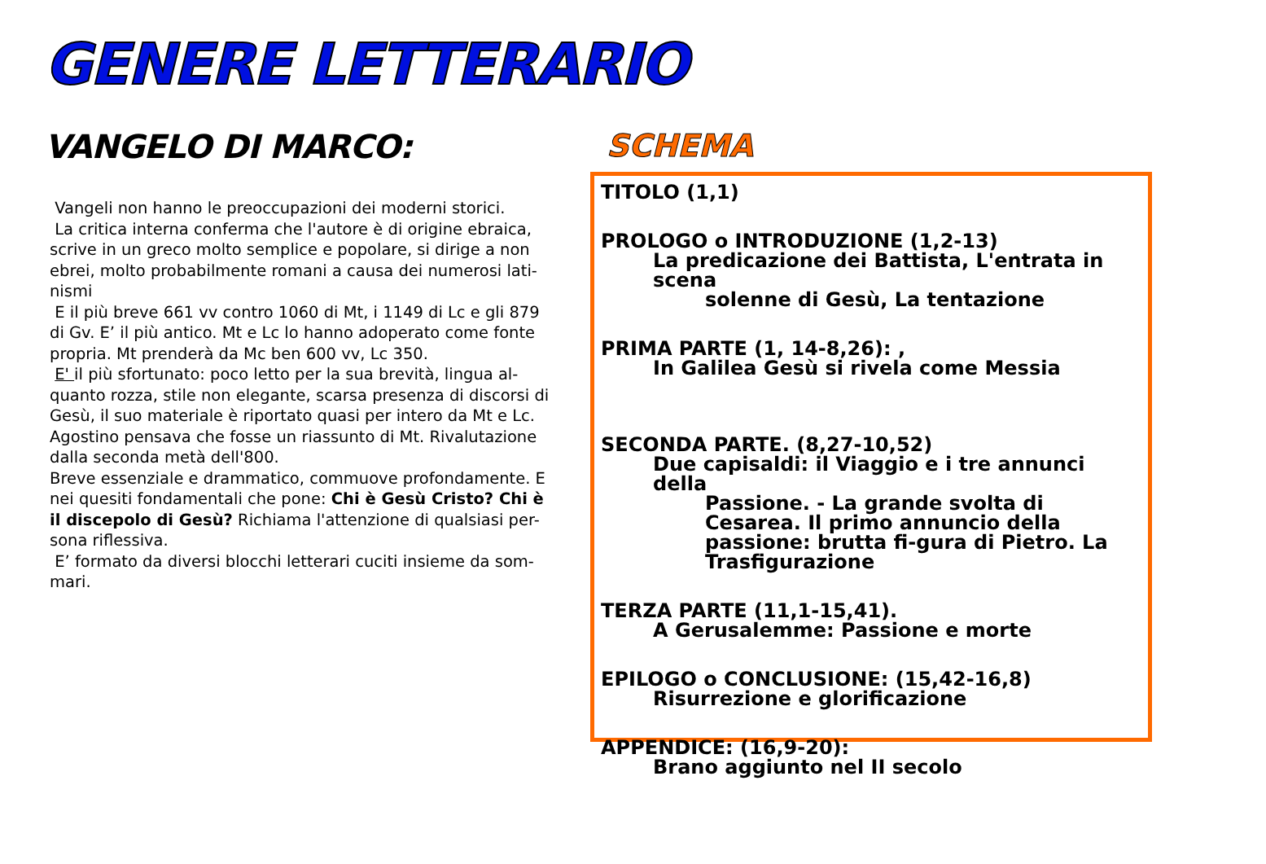GENERE LETTERARIO
VANGELO DI MARCO:
Vangeli non hanno le preoccupazioni dei moderni storici.
La critica interna conferma che l'autore è di origine ebraica, scrive in un greco molto semplice e popolare, si dirige a non ebrei, molto probabilmente romani a causa dei numerosi lati-nismi
E il più breve 661 vv contro 1060 di Mt, i 1149 di Lc e gli 879 di Gv. E’ il più antico. Mt e Lc lo hanno adoperato come fonte propria. Mt prenderà da Mc ben 600 vv, Lc 350.
E' il più sfortunato: poco letto per la sua brevità, lingua al-quanto rozza, stile non elegante, scarsa presenza di discorsi di Gesù, il suo materiale è riportato quasi per intero da Mt e Lc. Agostino pensava che fosse un riassunto di Mt. Rivalutazione dalla seconda metà dell'800.
Breve essenziale e drammatico, commuove profondamente. E nei quesiti fondamentali che pone: Chi è Gesù Cristo? Chi è il discepolo di Gesù? Richiama l'attenzione di qualsiasi per-sona riflessiva.
E’ formato da diversi blocchi letterari cuciti insieme da som-mari.
SCHEMA
TITOLO (1,1)
PROLOGO o INTRODUZIONE (1,2-13)
La predicazione dei Battista, L'entrata in scena
solenne di Gesù, La tentazione
PRIMA PARTE (1, 14-8,26): ,
In Galilea Gesù si rivela come Messia
SECONDA PARTE. (8,27-10,52)
Due capisaldi: il Viaggio e i tre annunci della
Passione. - La grande svolta di Cesarea. Il primo annuncio della passione: brutta fi-gura di Pietro. La Trasfigurazione
TERZA PARTE (11,1-15,41).
A Gerusalemme: Passione e morte
EPILOGO o CONCLUSIONE: (15,42-16,8)
Risurrezione e glorificazione
APPENDICE: (16,9-20):
Brano aggiunto nel II secolo